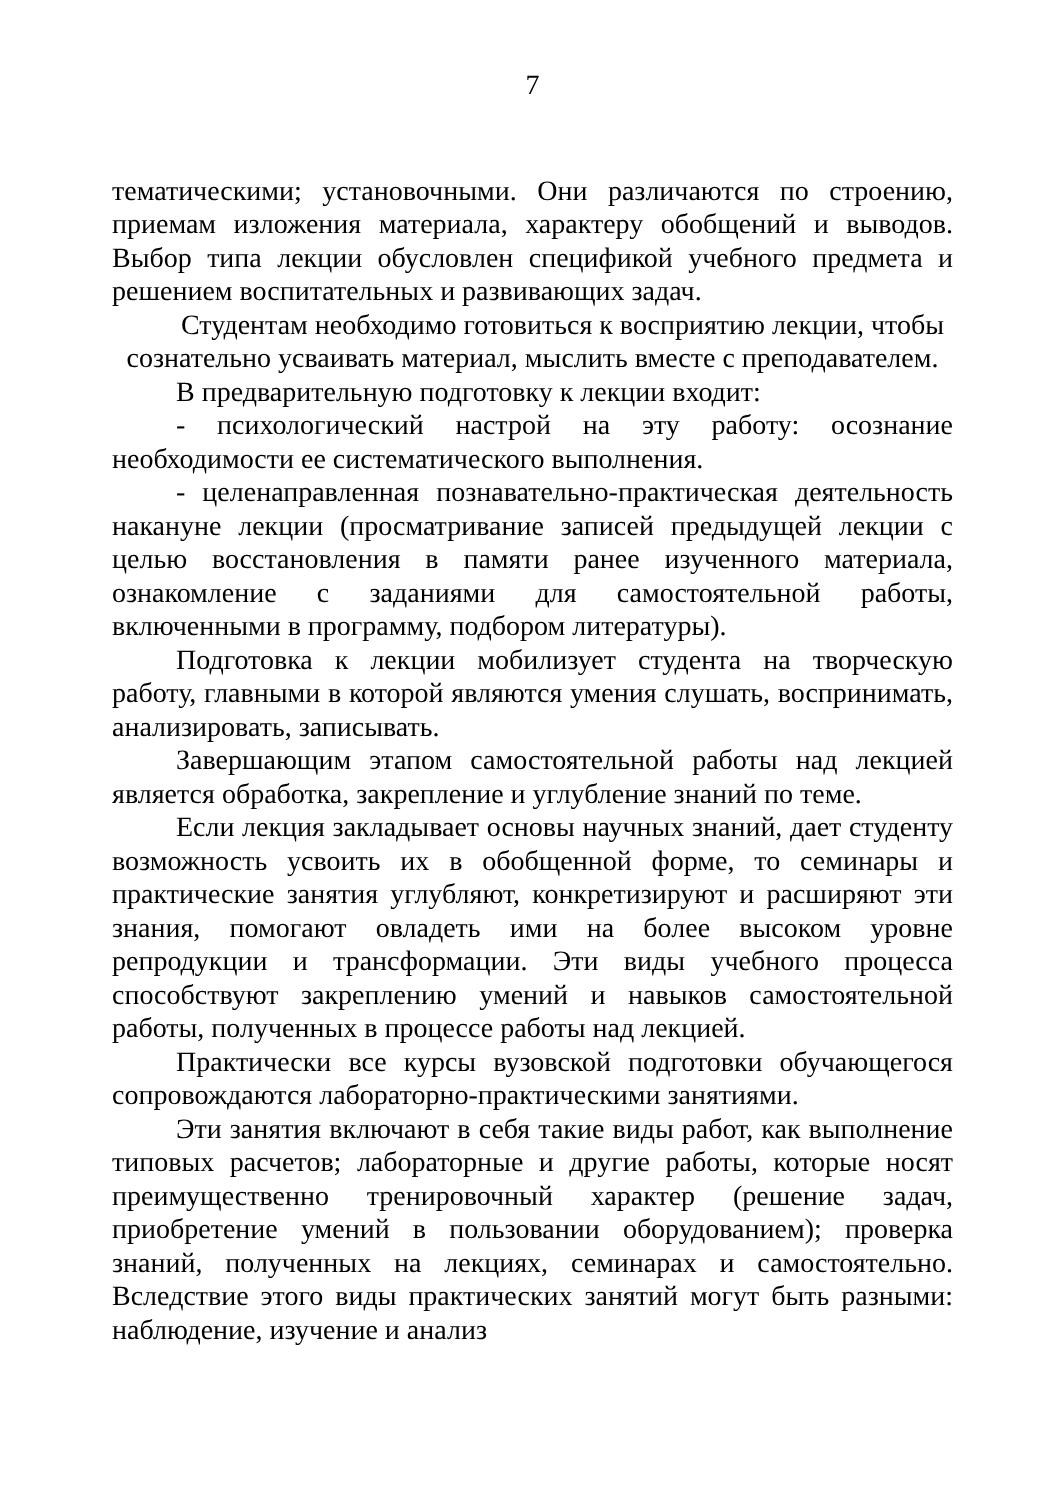7
тематическими; установочными. Они различаются по строению, приемам изложения материала, характеру обобщений и выводов. Выбор типа лекции обусловлен спецификой учебного предмета и решением воспитательных и развивающих задач.
Студентам необходимо готовиться к восприятию лекции, чтобы сознательно усваивать материал, мыслить вместе с преподавателем.
В предварительную подготовку к лекции входит:
- психологический настрой на эту работу: осознание необходимости ее систематического выполнения.
- целенаправленная познавательно-практическая деятельность накануне лекции (просматривание записей предыдущей лекции с целью восстановления в памяти ранее изученного материала, ознакомление с заданиями для самостоятельной работы, включенными в программу, подбором литературы).
Подготовка к лекции мобилизует студента на творческую работу, главными в которой являются умения слушать, воспринимать, анализировать, записывать.
Завершающим этапом самостоятельной работы над лекцией является обработка, закрепление и углубление знаний по теме.
Если лекция закладывает основы научных знаний, дает студенту возможность усвоить их в обобщенной форме, то семинары и практические занятия углубляют, конкретизируют и расширяют эти знания, помогают овладеть ими на более высоком уровне репродукции и трансформации. Эти виды учебного процесса способствуют закреплению умений и навыков самостоятельной работы, полученных в процессе работы над лекцией.
Практически все курсы вузовской подготовки обучающегося сопровождаются лабораторно-практическими занятиями.
Эти занятия включают в себя такие виды работ, как выполнение типовых расчетов; лабораторные и другие работы, которые носят преимущественно тренировочный характер (решение задач, приобретение умений в пользовании оборудованием); проверка знаний, полученных на лекциях, семинарах и самостоятельно. Вследствие этого виды практических занятий могут быть разными: наблюдение, изучение и анализ